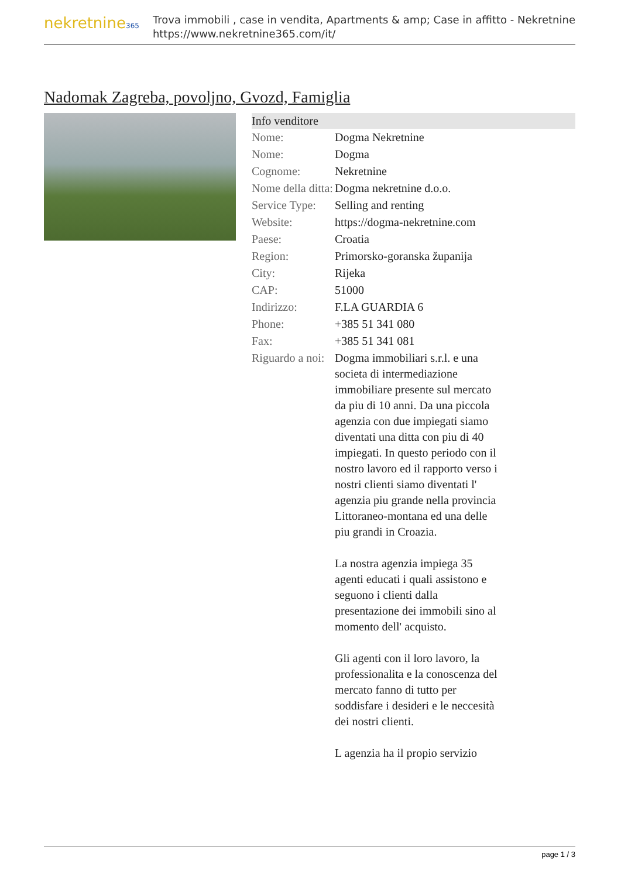nekretnine365
Trova immobili , case in vendita, Apartments & amp; Case in affitto - Nekretnine
https://www.nekretnine365.com/it/
Nadomak Zagreba, povoljno, Gvozd, Famiglia
| Info venditore | | |
| --- | --- | --- |
| Nome: | Dogma Nekretnine | |
| Nome: | Dogma | |
| Cognome: | Nekretnine | |
| Nome della ditta: | Dogma nekretnine d.o.o. | |
| Service Type: | Selling and renting | |
| Website: | https://dogma-nekretnine.com | |
| Paese: | Croatia | |
| Region: | Primorsko-goranska županija | |
| City: | Rijeka | |
| CAP: | 51000 | |
| Indirizzo: | F.LA GUARDIA 6 | |
| Phone: | +385 51 341 080 | |
| Fax: | +385 51 341 081 | |
| Riguardo a noi: | Dogma immobiliari s.r.l. e una societa di intermediazione immobiliare presente sul mercato da piu di 10 anni. Da una piccola agenzia con due impiegati siamo diventati una ditta con piu di 40 impiegati. In questo periodo con il nostro lavoro ed il rapporto verso i nostri clienti siamo diventati l' agenzia piu grande nella provincia Littoraneo-montana ed una delle piu grandi in Croazia. La nostra agenzia impiega 35 agenti educati i quali assistono e seguono i clienti dalla presentazione dei immobili sino al momento dell' acquisto. Gli agenti con il loro lavoro, la professionalita e la conoscenza del mercato fanno di tutto per soddisfare i desideri e le neccesità dei nostri clienti. L agenzia ha il propio servizio | |
page 1 / 3